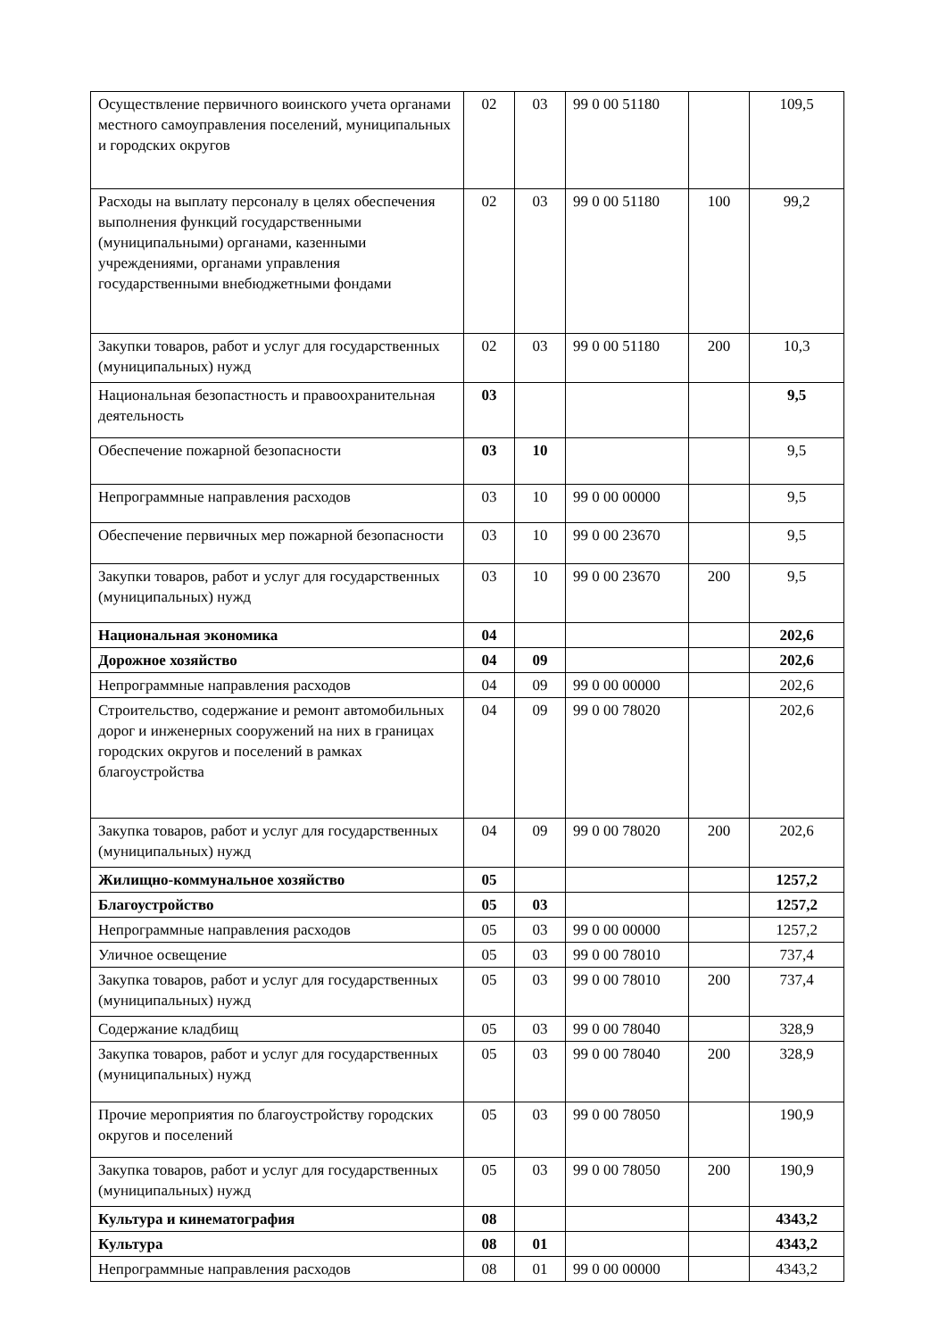| Осуществление первичного воинского учета органами местного самоуправления поселений, муниципальных и городских округов | 02 | 03 | 99 0 00 51180 | | 109,5 |
| Расходы на выплату персоналу в целях обеспечения выполнения функций государственными (муниципальными) органами, казенными учреждениями, органами управления государственными внебюджетными фондами | 02 | 03 | 99 0 00 51180 | 100 | 99,2 |
| Закупки товаров, работ и услуг для государственных (муниципальных) нужд | 02 | 03 | 99 0 00 51180 | 200 | 10,3 |
| Национальная безопастность и правоохранительная деятельность | 03 | | | | 9,5 |
| Обеспечение пожарной безопасности | 03 | 10 | | | 9,5 |
| Непрограммные направления расходов | 03 | 10 | 99 0 00 00000 | | 9,5 |
| Обеспечение первичных мер пожарной безопасности | 03 | 10 | 99 0 00 23670 | | 9,5 |
| Закупки товаров, работ и услуг для государственных (муниципальных) нужд | 03 | 10 | 99 0 00 23670 | 200 | 9,5 |
| Национальная экономика | 04 | | | | 202,6 |
| Дорожное хозяйство | 04 | 09 | | | 202,6 |
| Непрограммные направления расходов | 04 | 09 | 99 0 00 00000 | | 202,6 |
| Строительство, содержание и ремонт автомобильных дорог и инженерных сооружений на них в границах городских округов и поселений в рамках благоустройства | 04 | 09 | 99 0 00 78020 | | 202,6 |
| Закупка товаров, работ и услуг для государственных (муниципальных) нужд | 04 | 09 | 99 0 00 78020 | 200 | 202,6 |
| Жилищно-коммунальное хозяйство | 05 | | | | 1257,2 |
| Благоустройство | 05 | 03 | | | 1257,2 |
| Непрограммные направления расходов | 05 | 03 | 99 0 00 00000 | | 1257,2 |
| Уличное освещение | 05 | 03 | 99 0 00 78010 | | 737,4 |
| Закупка товаров, работ и услуг для государственных (муниципальных) нужд | 05 | 03 | 99 0 00 78010 | 200 | 737,4 |
| Содержание кладбищ | 05 | 03 | 99 0 00 78040 | | 328,9 |
| Закупка товаров, работ и услуг для государственных (муниципальных) нужд | 05 | 03 | 99 0 00 78040 | 200 | 328,9 |
| Прочие мероприятия по благоустройству городских округов и поселений | 05 | 03 | 99 0 00 78050 | | 190,9 |
| Закупка товаров, работ и услуг для государственных (муниципальных) нужд | 05 | 03 | 99 0 00 78050 | 200 | 190,9 |
| Культура и кинематография | 08 | | | | 4343,2 |
| Культура | 08 | 01 | | | 4343,2 |
| Непрограммные направления расходов | 08 | 01 | 99 0 00 00000 | | 4343,2 |